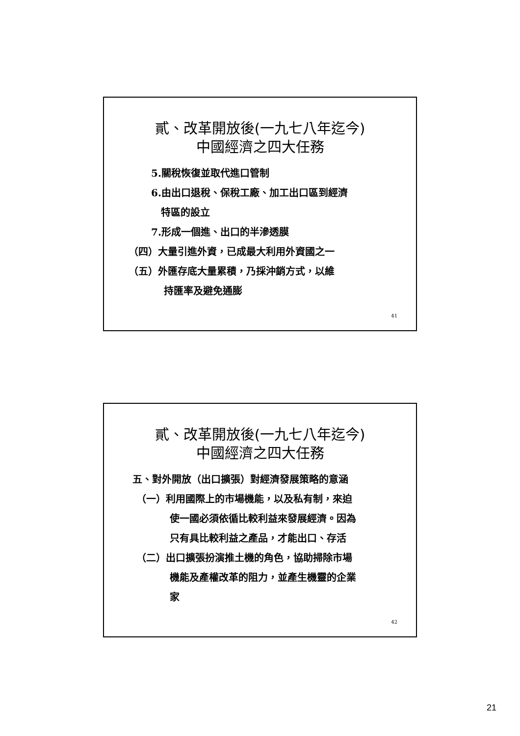貳、改革開放後(一九七八年迄今)
中國經濟之四大任務
5.關稅恢復並取代進口管制
6.由出口退稅、保稅工廠、加工出口區到經濟
特區的設立
7.形成一個進、出口的半滲透膜
（四）大量引進外資，已成最大利用外資國之一
（五）外匯存底大量累積，乃採沖銷方式，以維
持匯率及避免通膨
41
貳、改革開放後(一九七八年迄今)
中國經濟之四大任務
五、對外開放（出口擴張）對經濟發展策略的意涵
（一）利用國際上的市場機能，以及私有制，來迫
使一國必須依循比較利益來發展經濟。因為
只有具比較利益之產品，才能出口、存活
（二）出口擴張扮演推土機的角色，協助掃除市場
機能及產權改革的阻力，並產生機靈的企業
家
42
21